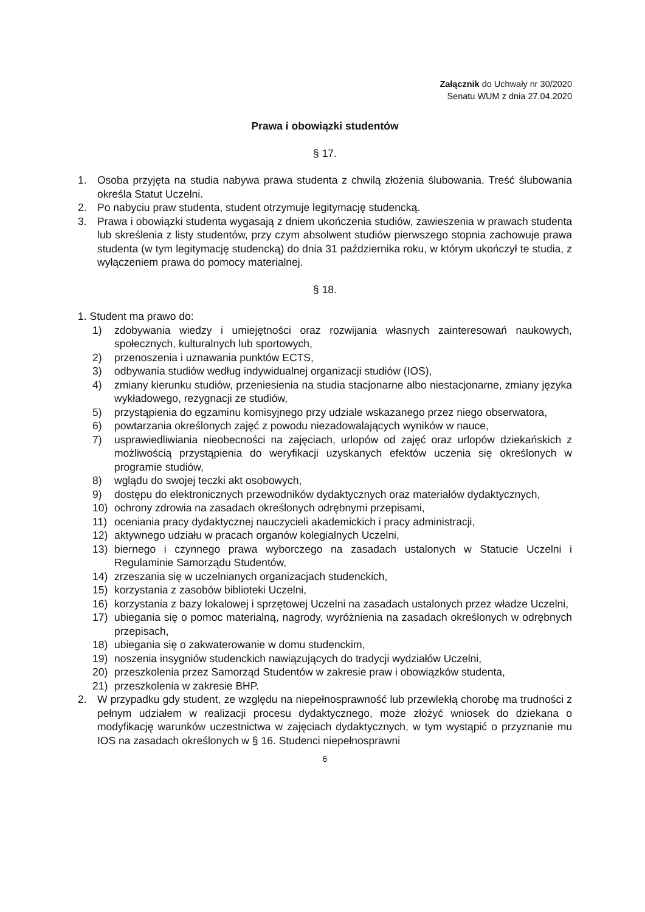Załącznik do Uchwały nr 30/2020
Senatu WUM z dnia 27.04.2020
Prawa i obowiązki studentów
§ 17.
1. Osoba przyjęta na studia nabywa prawa studenta z chwilą złożenia ślubowania. Treść ślubowania określa Statut Uczelni.
2. Po nabyciu praw studenta, student otrzymuje legitymację studencką.
3. Prawa i obowiązki studenta wygasają z dniem ukończenia studiów, zawieszenia w prawach studenta lub skreślenia z listy studentów, przy czym absolwent studiów pierwszego stopnia zachowuje prawa studenta (w tym legitymację studencką) do dnia 31 października roku, w którym ukończył te studia, z wyłączeniem prawa do pomocy materialnej.
§ 18.
1. Student ma prawo do:
1) zdobywania wiedzy i umiejętności oraz rozwijania własnych zainteresowań naukowych, społecznych, kulturalnych lub sportowych,
2) przenoszenia i uznawania punktów ECTS,
3) odbywania studiów według indywidualnej organizacji studiów (IOS),
4) zmiany kierunku studiów, przeniesienia na studia stacjonarne albo niestacjonarne, zmiany języka wykładowego, rezygnacji ze studiów,
5) przystąpienia do egzaminu komisyjnego przy udziale wskazanego przez niego obserwatora,
6) powtarzania określonych zajęć z powodu niezadowalających wyników w nauce,
7) usprawiedliwiania nieobecności na zajęciach, urlopów od zajęć oraz urlopów dziekańskich z możliwością przystąpienia do weryfikacji uzyskanych efektów uczenia się określonych w programie studiów,
8) wglądu do swojej teczki akt osobowych,
9) dostępu do elektronicznych przewodników dydaktycznych oraz materiałów dydaktycznych,
10) ochrony zdrowia na zasadach określonych odrębnymi przepisami,
11) oceniania pracy dydaktycznej nauczycieli akademickich i pracy administracji,
12) aktywnego udziału w pracach organów kolegialnych Uczelni,
13) biernego i czynnego prawa wyborczego na zasadach ustalonych w Statucie Uczelni i Regulaminie Samorządu Studentów,
14) zrzeszania się w uczelnianych organizacjach studenckich,
15) korzystania z zasobów biblioteki Uczelni,
16) korzystania z bazy lokalowej i sprzętowej Uczelni na zasadach ustalonych przez władze Uczelni,
17) ubiegania się o pomoc materialną, nagrody, wyróżnienia na zasadach określonych w odrębnych przepisach,
18) ubiegania się o zakwaterowanie w domu studenckim,
19) noszenia insygniów studenckich nawiązujących do tradycji wydziałów Uczelni,
20) przeszkolenia przez Samorząd Studentów w zakresie praw i obowiązków studenta,
21) przeszkolenia w zakresie BHP.
2. W przypadku gdy student, ze względu na niepełnosprawność lub przewlekłą chorobę ma trudności z pełnym udziałem w realizacji procesu dydaktycznego, może złożyć wniosek do dziekana o modyfikację warunków uczestnictwa w zajęciach dydaktycznych, w tym wystąpić o przyznanie mu IOS na zasadach określonych w § 16. Studenci niepełnosprawni
6